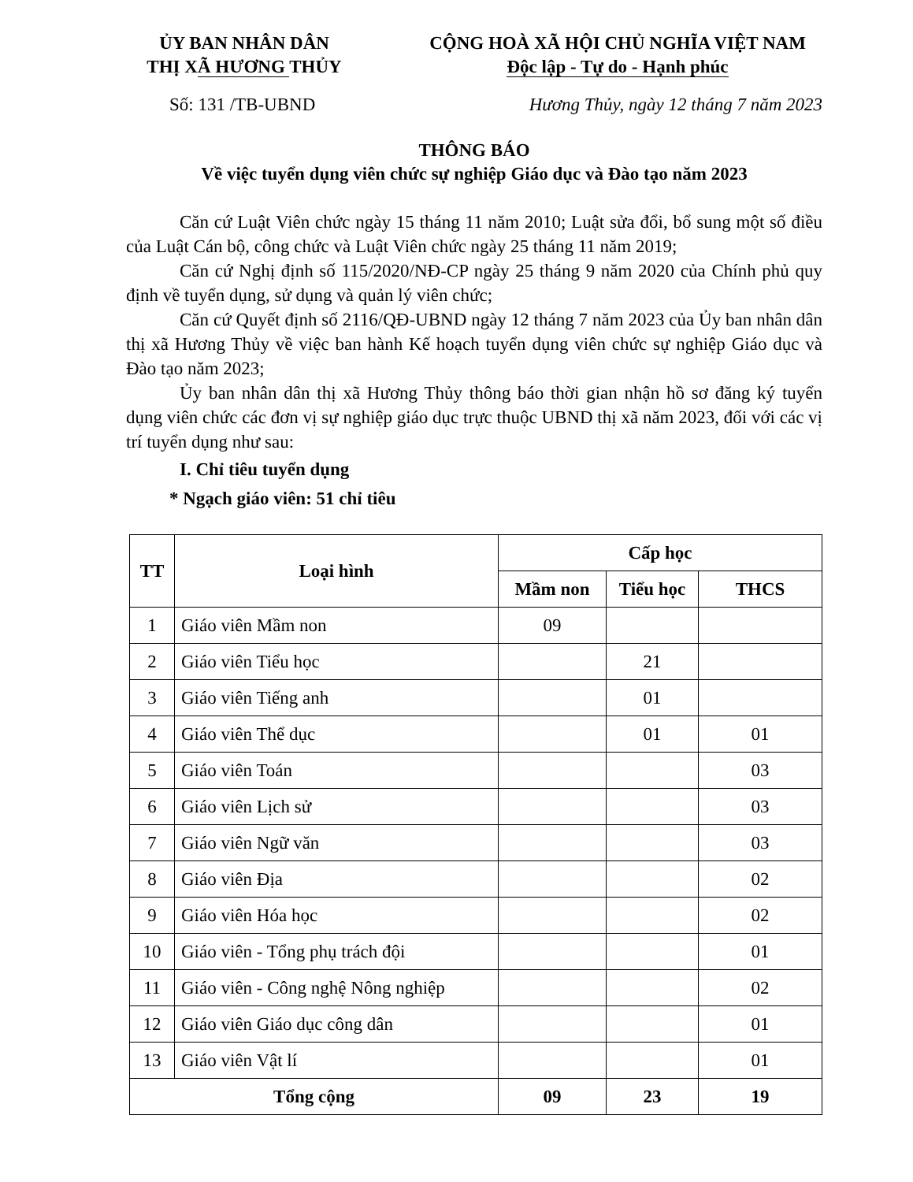ỦY BAN NHÂN DÂN
THỊ XÃ HƯƠNG THỦY
CỘNG HOÀ XÃ HỘI CHỦ NGHĨA VIỆT NAM
Độc lập - Tự do - Hạnh phúc
Số: 131 /TB-UBND Hương Thủy, ngày 12 tháng 7 năm 2023
THÔNG BÁO
Về việc tuyển dụng viên chức sự nghiệp Giáo dục và Đào tạo năm 2023
Căn cứ Luật Viên chức ngày 15 tháng 11 năm 2010; Luật sửa đổi, bổ sung một số điều của Luật Cán bộ, công chức và Luật Viên chức ngày 25 tháng 11 năm 2019;
Căn cứ Nghị định số 115/2020/NĐ-CP ngày 25 tháng 9 năm 2020 của Chính phủ quy định về tuyển dụng, sử dụng và quản lý viên chức;
Căn cứ Quyết định số 2116/QĐ-UBND ngày 12 tháng 7 năm 2023 của Ủy ban nhân dân thị xã Hương Thủy về việc ban hành Kế hoạch tuyển dụng viên chức sự nghiệp Giáo dục và Đào tạo năm 2023;
Ủy ban nhân dân thị xã Hương Thủy thông báo thời gian nhận hồ sơ đăng ký tuyển dụng viên chức các đơn vị sự nghiệp giáo dục trực thuộc UBND thị xã năm 2023, đối với các vị trí tuyển dụng như sau:
I. Chỉ tiêu tuyển dụng
* Ngạch giáo viên: 51 chỉ tiêu
| TT | Loại hình | Cấp học | | |
| --- | --- | --- | --- | --- |
| | | Mầm non | Tiểu học | THCS |
| 1 | Giáo viên Mầm non | 09 | | |
| 2 | Giáo viên Tiểu học | | 21 | |
| 3 | Giáo viên Tiếng anh | | 01 | |
| 4 | Giáo viên Thể dục | | 01 | 01 |
| 5 | Giáo viên Toán | | | 03 |
| 6 | Giáo viên Lịch sử | | | 03 |
| 7 | Giáo viên Ngữ văn | | | 03 |
| 8 | Giáo viên Địa | | | 02 |
| 9 | Giáo viên Hóa học | | | 02 |
| 10 | Giáo viên - Tổng phụ trách đội | | | 01 |
| 11 | Giáo viên - Công nghệ Nông nghiệp | | | 02 |
| 12 | Giáo viên Giáo dục công dân | | | 01 |
| 13 | Giáo viên Vật lí | | | 01 |
| Tổng cộng | | 09 | 23 | 19 |